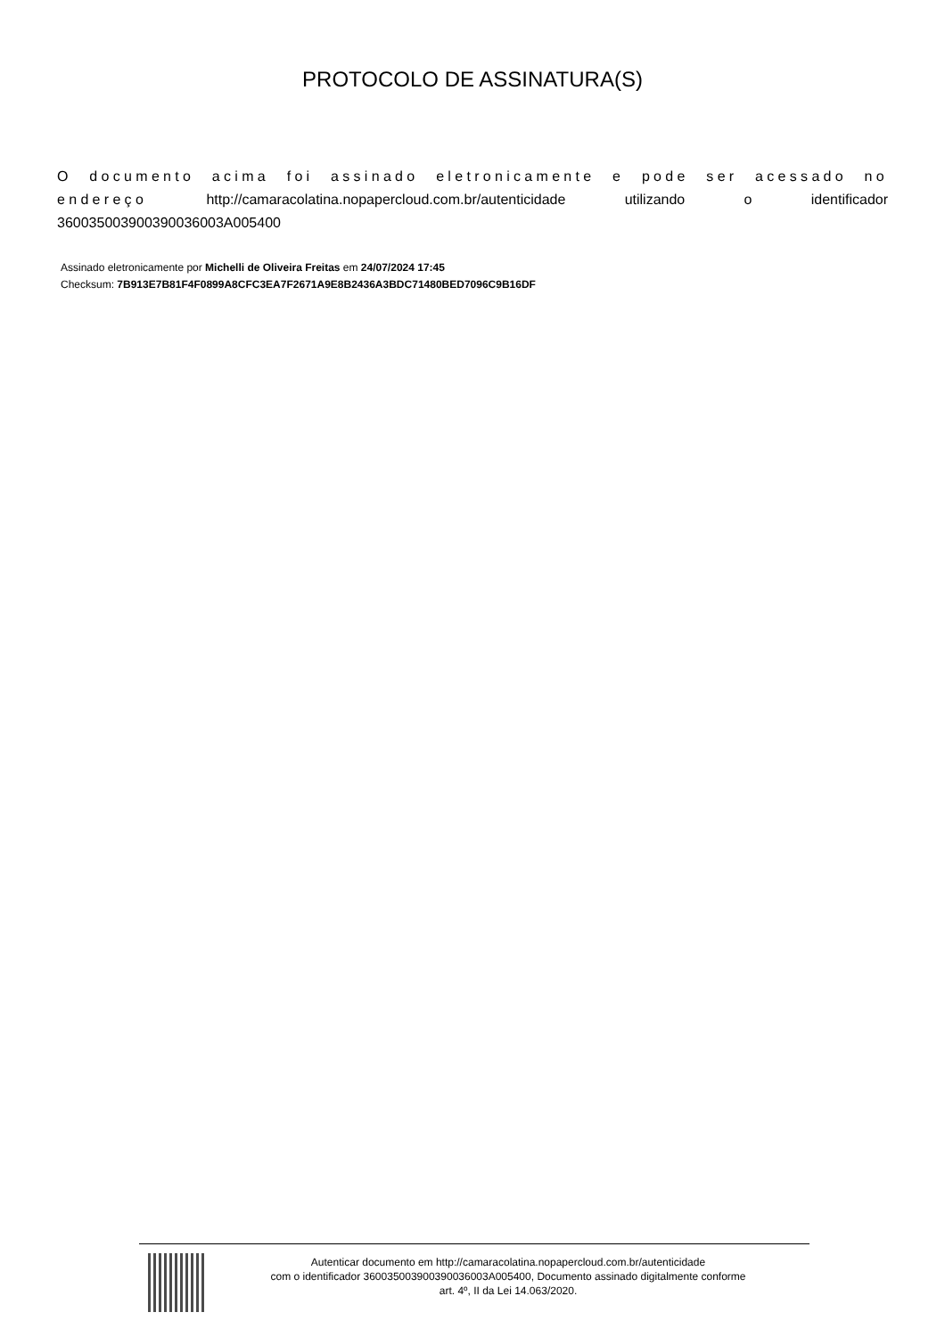PROTOCOLO DE ASSINATURA(S)
O documento acima foi assinado eletronicamente e pode ser acessado no endereço http://camaracolatina.nopapercloud.com.br/autenticidade utilizando o identificador 360035003900390036003A005400
Assinado eletronicamente por Michelli de Oliveira Freitas em 24/07/2024 17:45
Checksum: 7B913E7B81F4F0899A8CFC3EA7F2671A9E8B2436A3BDC71480BED7096C9B16DF
Autenticar documento em http://camaracolatina.nopapercloud.com.br/autenticidade
com o identificador 360035003900390036003A005400, Documento assinado digitalmente conforme
art. 4º, II da Lei 14.063/2020.